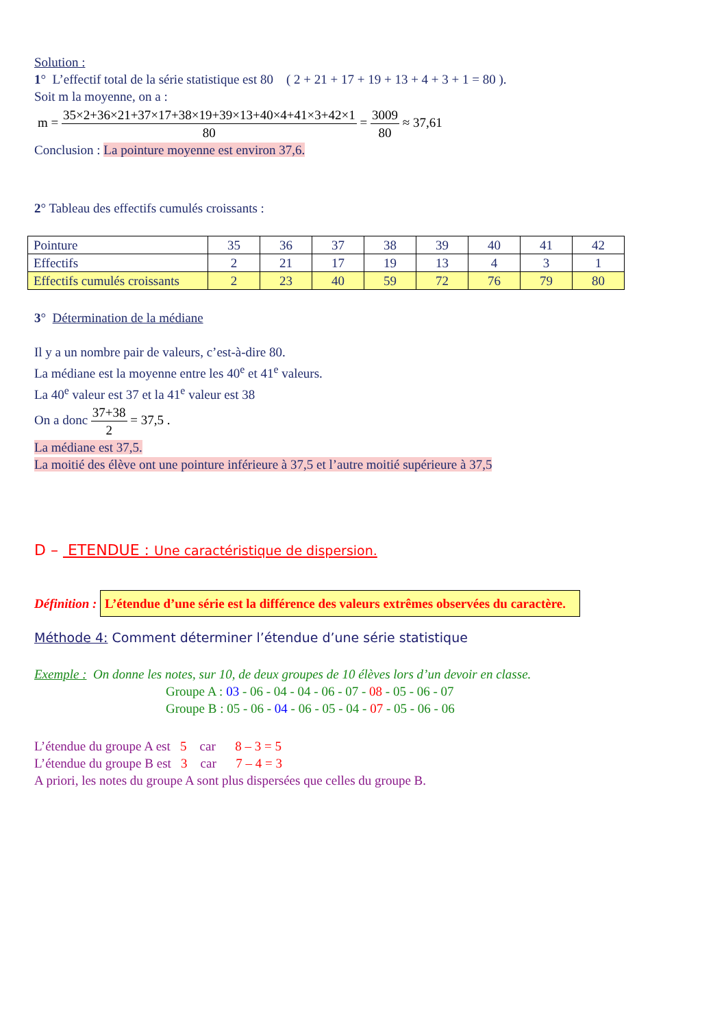Solution :
1° L’effectif total de la série statistique est 80 ( 2 + 21 + 17 + 19 + 13 + 4 + 3 + 1 = 80 ).
Soit m la moyenne, on a :
m = 35×2+36×21+37×17+38×19+39×13+40×4+41×3+42×1 80 = 3009 80 ≈ 37,61
Conclusion : La pointure moyenne est environ 37,6.
2° Tableau des effectifs cumulés croissants :
| Pointure | 35 | 36 | 37 | 38 | 39 | 40 | 41 | 42 |
| Effectifs | 2 | 21 | 17 | 19 | 13 | 4 | 3 | 1 |
| Effectifs cumulés croissants | 2 | 23 | 40 | 59 | 72 | 76 | 79 | 80 |
3° Détermination de la médiane
Il y a un nombre pair de valeurs, c’est-à-dire 80.
La médiane est la moyenne entre les 40<sup>e</sup> et 41<sup>e</sup> valeurs.
La 40<sup>e</sup> valeur est 37 et la 41<sup>e</sup> valeur est 38
On a donc 37+38 2 = 37,5 .
La médiane est 37,5.
La moitié des élève ont une pointure inférieure à 37,5 et l’autre moitié supérieure à 37,5
D – ETENDUE : Une caractéristique de dispersion.
Définition : L’étendue d’une série est la différence des valeurs extrêmes observées du caractère.
Méthode 4: Comment déterminer l’étendue d’une série statistique
Exemple : On donne les notes, sur 10, de deux groupes de 10 élèves lors d’un devoir en classe.
Groupe A : 03 - 06 - 04 - 04 - 06 - 07 - 08 - 05 - 06 - 07
Groupe B : 05 - 06 - 04 - 06 - 05 - 04 - 07 - 05 - 06 - 06
L’étendue du groupe A est 5 car 8 – 3 = 5
L’étendue du groupe B est 3 car 7 – 4 = 3
A priori, les notes du groupe A sont plus dispersées que celles du groupe B.